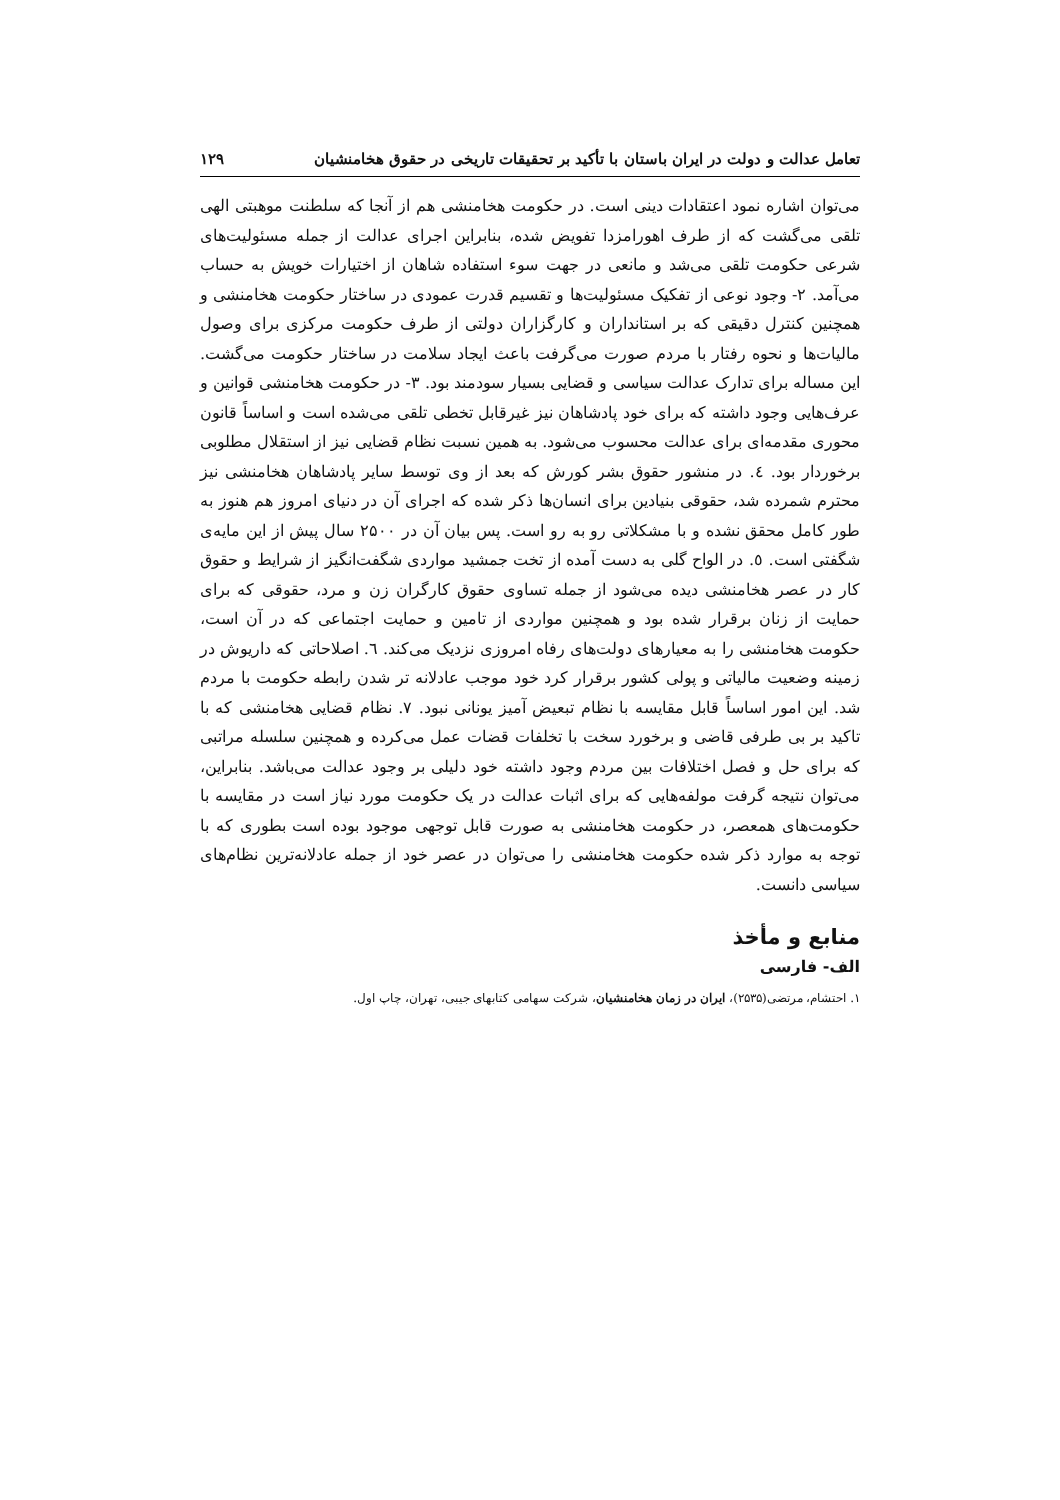تعامل عدالت و دولت در ایران باستان با تأکید بر تحقیقات تاریخی در حقوق هخامنشیان ۱۲۹
می‌توان اشاره نمود اعتقادات دینی است. در حکومت هخامنشی هم از آنجا که سلطنت موهبتی الهی تلقی می‌گشت که از طرف اهورامزدا تفویض شده، بنابراین اجرای عدالت از جمله مسئولیت‌های شرعی حکومت تلقی می‌شد و مانعی در جهت سوء استفاده شاهان از اختیارات خویش به حساب می‌آمد. ۲- وجود نوعی از تفکیک مسئولیت‌ها و تقسیم قدرت عمودی در ساختار حکومت هخامنشی و همچنین کنترل دقیقی که بر استانداران و کارگزاران دولتی از طرف حکومت مرکزی برای وصول مالیات‌ها و نحوه رفتار با مردم صورت می‌گرفت باعث ایجاد سلامت در ساختار حکومت می‌گشت. این مساله برای تدارک عدالت سیاسی و قضایی بسیار سودمند بود. ۳- در حکومت هخامنشی قوانین و عرف‌هایی وجود داشته که برای خود پادشاهان نیز غیرقابل تخطی تلقی می‌شده است و اساساً قانون محوری مقدمه‌ای برای عدالت محسوب می‌شود. به همین نسبت نظام قضایی نیز از استقلال مطلوبی برخوردار بود. ٤. در منشور حقوق بشر کورش که بعد از وی توسط سایر پادشاهان هخامنشی نیز محترم شمرده شد، حقوقی بنیادین برای انسان‌ها ذکر شده که اجرای آن در دنیای امروز هم هنوز به طور کامل محقق نشده و با مشکلاتی رو به رو است. پس بیان آن در ۲۵۰۰ سال پیش از این مایه‌ی شگفتی است. ٥. در الواح گلی به دست آمده از تخت جمشید مواردی شگفت‌انگیز از شرایط و حقوق کار در عصر هخامنشی دیده می‌شود از جمله تساوی حقوق کارگران زن و مرد، حقوقی که برای حمایت از زنان برقرار شده بود و همچنین مواردی از تامین و حمایت اجتماعی که در آن است، حکومت هخامنشی را به معیارهای دولت‌های رفاه امروزی نزدیک می‌کند. ٦. اصلاحاتی که داریوش در زمینه وضعیت مالیاتی و پولی کشور برقرار کرد خود موجب عادلانه تر شدن رابطه حکومت با مردم شد. این امور اساساً قابل مقایسه با نظام تبعیض آمیز یونانی نبود. ۷. نظام قضایی هخامنشی که با تاکید بر بی طرفی قاضی و برخورد سخت با تخلفات قضات عمل می‌کرده و همچنین سلسله مراتبی که برای حل و فصل اختلافات بین مردم وجود داشته خود دلیلی بر وجود عدالت می‌باشد. بنابراین، می‌توان نتیجه گرفت مولفه‌هایی که برای اثبات عدالت در یک حکومت مورد نیاز است در مقایسه با حکومت‌های همعصر، در حکومت هخامنشی به صورت قابل توجهی موجود بوده است بطوری که با توجه به موارد ذکر شده حکومت هخامنشی را می‌توان در عصر خود از جمله عادلانه‌ترین نظام‌های سیاسی دانست.
منابع و مأخذ
الف- فارسی
۱. احتشام، مرتضی(۲۵۳۵)، ایران در زمان هخامنشیان، شرکت سهامی کتابهای جیبی، تهران، چاپ اول.